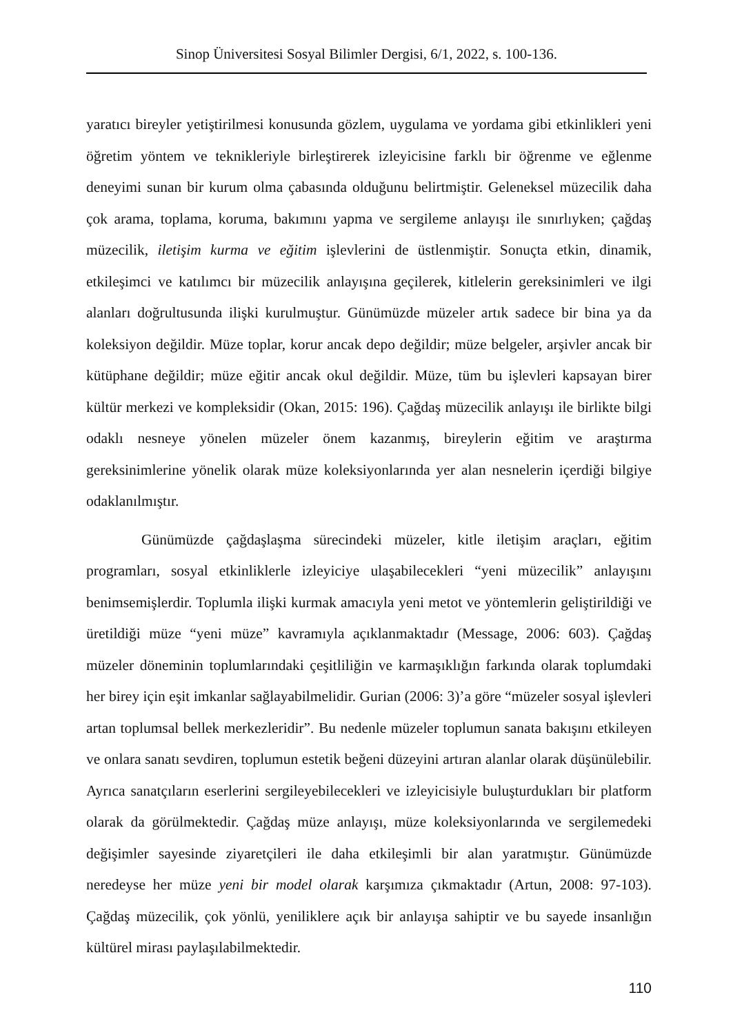Sinop Üniversitesi Sosyal Bilimler Dergisi, 6/1, 2022, s. 100-136.
yaratıcı bireyler yetiştirilmesi konusunda gözlem, uygulama ve yordama gibi etkinlikleri yeni öğretim yöntem ve teknikleriyle birleştirerek izleyicisine farklı bir öğrenme ve eğlenme deneyimi sunan bir kurum olma çabasında olduğunu belirtmiştir. Geleneksel müzecilik daha çok arama, toplama, koruma, bakımını yapma ve sergileme anlayışı ile sınırlıyken; çağdaş müzecilik, iletişim kurma ve eğitim işlevlerini de üstlenmiştir. Sonuçta etkin, dinamik, etkileşimci ve katılımcı bir müzecilik anlayışına geçilerek, kitlelerin gereksinimleri ve ilgi alanları doğrultusunda ilişki kurulmuştur. Günümüzde müzeler artık sadece bir bina ya da koleksiyon değildir. Müze toplar, korur ancak depo değildir; müze belgeler, arşivler ancak bir kütüphane değildir; müze eğitir ancak okul değildir. Müze, tüm bu işlevleri kapsayan birer kültür merkezi ve kompleksidir (Okan, 2015: 196). Çağdaş müzecilik anlayışı ile birlikte bilgi odaklı nesneye yönelen müzeler önem kazanmış, bireylerin eğitim ve araştırma gereksinimlerine yönelik olarak müze koleksiyonlarında yer alan nesnelerin içerdiği bilgiye odaklanılmıştır.
Günümüzde çağdaşlaşma sürecindeki müzeler, kitle iletişim araçları, eğitim programları, sosyal etkinliklerle izleyiciye ulaşabilecekleri “yeni müzecilik” anlayışını benimsemişlerdir. Toplumla ilişki kurmak amacıyla yeni metot ve yöntemlerin geliştirildiği ve üretildiği müze “yeni müze” kavramıyla açıklanmaktadır (Message, 2006: 603). Çağdaş müzeler döneminin toplumlarındaki çeşitliliğin ve karmaşıklığın farkında olarak toplumdaki her birey için eşit imkanlar sağlayabilmelidir. Gurian (2006: 3)’a göre “müzeler sosyal işlevleri artan toplumsal bellek merkezleridir”. Bu nedenle müzeler toplumun sanata bakışını etkileyen ve onlara sanatı sevdiren, toplumun estetik beğeni düzeyini artıran alanlar olarak düşünülebilir. Ayrıca sanatçıların eserlerini sergileyebilecekleri ve izleyicisiyle buluşturdukları bir platform olarak da görülmektedir. Çağdaş müze anlayışı, müze koleksiyonlarında ve sergilemedeki değişimler sayesinde ziyaretçileri ile daha etkileşimli bir alan yaratmıştır. Günümüzde neredeyse her müze yeni bir model olarak karşımıza çıkmaktadır (Artun, 2008: 97-103). Çağdaş müzecilik, çok yönlü, yeniliklere açık bir anlayışa sahiptir ve bu sayede insanlığın kültürel mirası paylaşılabilmektedir.
110